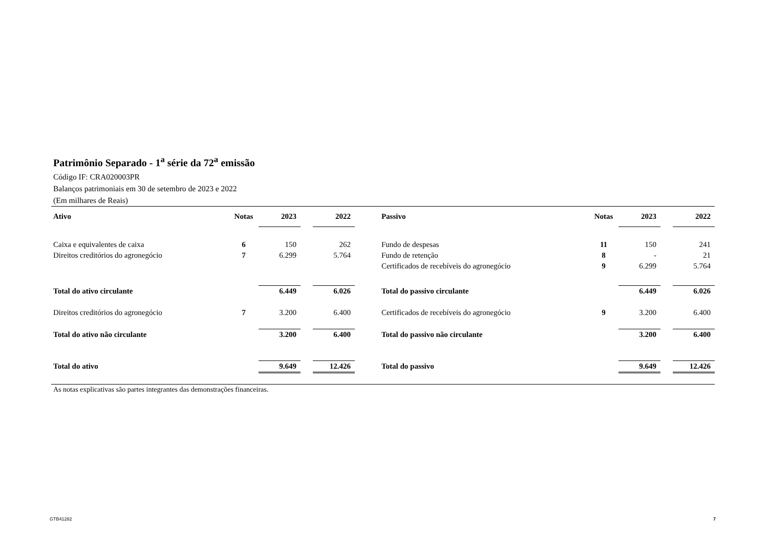Patrimônio Separado - 1<sup>a</sup> série da 72<sup>a</sup> emissão
Código IF: CRA020003PR
Balanços patrimoniais em 30 de setembro de 2023 e 2022
(Em milhares de Reais)
| Ativo | Notas | 2023 | | 2022 | | Passivo | Notas | 2023 | | 2022 |
| Caixa e equivalentes de caixa | 6 | 150 | | 262 | | Fundo de despesas | 11 | 150 | | 241 |
| Direitos creditórios do agronegócio | 7 | 6.299 | | 5.764 | | Fundo de retenção | 8 | - | | 21 |
| | | | | | | Certificados de recebíveis do agronegócio | 9 | 6.299 | | 5.764 |
| Total do ativo circulante | | 6.449 | | 6.026 | | Total do passivo circulante | | 6.449 | | 6.026 |
| Direitos creditórios do agronegócio | 7 | 3.200 | | 6.400 | | Certificados de recebíveis do agronegócio | 9 | 3.200 | | 6.400 |
| Total do ativo não circulante | | 3.200 | | 6.400 | | Total do passivo não circulante | | 3.200 | | 6.400 |
| Total do ativo | | 9.649 | | 12.426 | | Total do passivo | | 9.649 | | 12.426 |
As notas explicativas são partes integrantes das demonstrações financeiras.
GTB41282 7